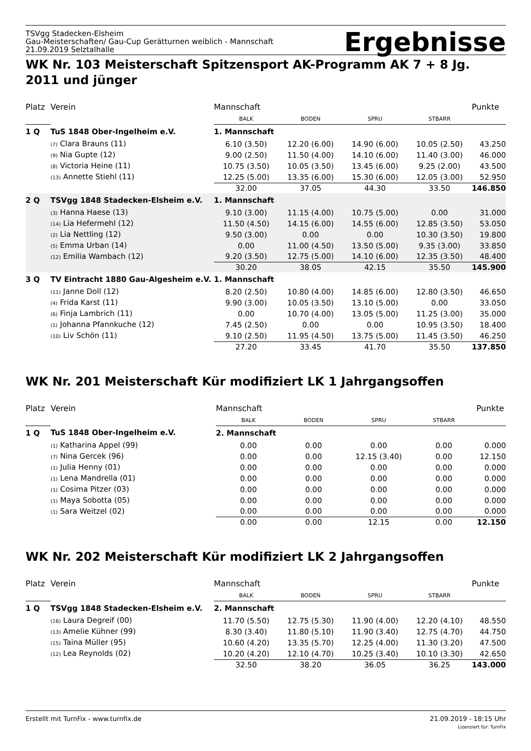TSVgg Stadecken-Elsheim
Gau-Meisterschaften/ Gau-Cup Gerätturnen weiblich - Mannschaft
21.09.2019 Selztalhalle
Ergebnisse
WK Nr. 103 Meisterschaft Spitzensport AK-Programm AK 7 + 8 Jg. 2011 und jünger
| Platz | Verein | Mannschaft | | | | Punkte |
| --- | --- | --- | --- | --- | --- | --- |
| | | BALK | BODEN | SPRU | STBARR | |
| 1 Q | TuS 1848 Ober-Ingelheim e.V. | 1. Mannschaft | | | | |
| | (7) Clara Brauns (11) | 6.10 (3.50) | 12.20 (6.00) | 14.90 (6.00) | 10.05 (2.50) | 43.250 |
| | (9) Nia Gupte (12) | 9.00 (2.50) | 11.50 (4.00) | 14.10 (6.00) | 11.40 (3.00) | 46.000 |
| | (8) Victoria Heine (11) | 10.75 (3.50) | 10.05 (3.50) | 13.45 (6.00) | 9.25 (2.00) | 43.500 |
| | (13) Annette Stiehl (11) | 12.25 (5.00) | 13.35 (6.00) | 15.30 (6.00) | 12.05 (3.00) | 52.950 |
| | | 32.00 | 37.05 | 44.30 | 33.50 | 146.850 |
| 2 Q | TSVgg 1848 Stadecken-Elsheim e.V. | 1. Mannschaft | | | | |
| | (3) Hanna Haese (13) | 9.10 (3.00) | 11.15 (4.00) | 10.75 (5.00) | 0.00 | 31.000 |
| | (14) Lia Hefermehl (12) | 11.50 (4.50) | 14.15 (6.00) | 14.55 (6.00) | 12.85 (3.50) | 53.050 |
| | (2) Lia Nettling (12) | 9.50 (3.00) | 0.00 | 0.00 | 10.30 (3.50) | 19.800 |
| | (5) Emma Urban (14) | 0.00 | 11.00 (4.50) | 13.50 (5.00) | 9.35 (3.00) | 33.850 |
| | (12) Emilia Wambach (12) | 9.20 (3.50) | 12.75 (5.00) | 14.10 (6.00) | 12.35 (3.50) | 48.400 |
| | | 30.20 | 38.05 | 42.15 | 35.50 | 145.900 |
| 3 Q | TV Eintracht 1880 Gau-Algesheim e.V. | 1. Mannschaft | | | | |
| | (11) Janne Doll (12) | 8.20 (2.50) | 10.80 (4.00) | 14.85 (6.00) | 12.80 (3.50) | 46.650 |
| | (4) Frida Karst (11) | 9.90 (3.00) | 10.05 (3.50) | 13.10 (5.00) | 0.00 | 33.050 |
| | (6) Finja Lambrich (11) | 0.00 | 10.70 (4.00) | 13.05 (5.00) | 11.25 (3.00) | 35.000 |
| | (1) Johanna Pfannkuche (12) | 7.45 (2.50) | 0.00 | 0.00 | 10.95 (3.50) | 18.400 |
| | (10) Liv Schön (11) | 9.10 (2.50) | 11.95 (4.50) | 13.75 (5.00) | 11.45 (3.50) | 46.250 |
| | | 27.20 | 33.45 | 41.70 | 35.50 | 137.850 |
WK Nr. 201 Meisterschaft Kür modifiziert LK 1 Jahrgangsoffen
| Platz | Verein | Mannschaft | | | | Punkte |
| --- | --- | --- | --- | --- | --- | --- |
| | | BALK | BODEN | SPRU | STBARR | |
| 1 Q | TuS 1848 Ober-Ingelheim e.V. | 2. Mannschaft | | | | |
| | (1) Katharina Appel (99) | 0.00 | 0.00 | 0.00 | 0.00 | 0.000 |
| | (7) Nina Gercek (96) | 0.00 | 0.00 | 12.15 (3.40) | 0.00 | 12.150 |
| | (1) Julia Henny (01) | 0.00 | 0.00 | 0.00 | 0.00 | 0.000 |
| | (1) Lena Mandrella (01) | 0.00 | 0.00 | 0.00 | 0.00 | 0.000 |
| | (1) Cosima Pitzer (03) | 0.00 | 0.00 | 0.00 | 0.00 | 0.000 |
| | (1) Maya Sobotta (05) | 0.00 | 0.00 | 0.00 | 0.00 | 0.000 |
| | (1) Sara Weitzel (02) | 0.00 | 0.00 | 0.00 | 0.00 | 0.000 |
| | | 0.00 | 0.00 | 12.15 | 0.00 | 12.150 |
WK Nr. 202 Meisterschaft Kür modifiziert LK 2 Jahrgangsoffen
| Platz | Verein | Mannschaft | | | | Punkte |
| --- | --- | --- | --- | --- | --- | --- |
| | | BALK | BODEN | SPRU | STBARR | |
| 1 Q | TSVgg 1848 Stadecken-Elsheim e.V. | 2. Mannschaft | | | | |
| | (16) Laura Degreif (00) | 11.70 (5.50) | 12.75 (5.30) | 11.90 (4.00) | 12.20 (4.10) | 48.550 |
| | (13) Amelie Kühner (99) | 8.30 (3.40) | 11.80 (5.10) | 11.90 (3.40) | 12.75 (4.70) | 44.750 |
| | (15) Taina Müller (95) | 10.60 (4.20) | 13.35 (5.70) | 12.25 (4.00) | 11.30 (3.20) | 47.500 |
| | (12) Lea Reynolds (02) | 10.20 (4.20) | 12.10 (4.70) | 10.25 (3.40) | 10.10 (3.30) | 42.650 |
| | | 32.50 | 38.20 | 36.05 | 36.25 | 143.000 |
Erstellt mit TurnFix - www.turnfix.de
21.09.2019 - 18:15 Uhr
Lizenziert für: TurnFix